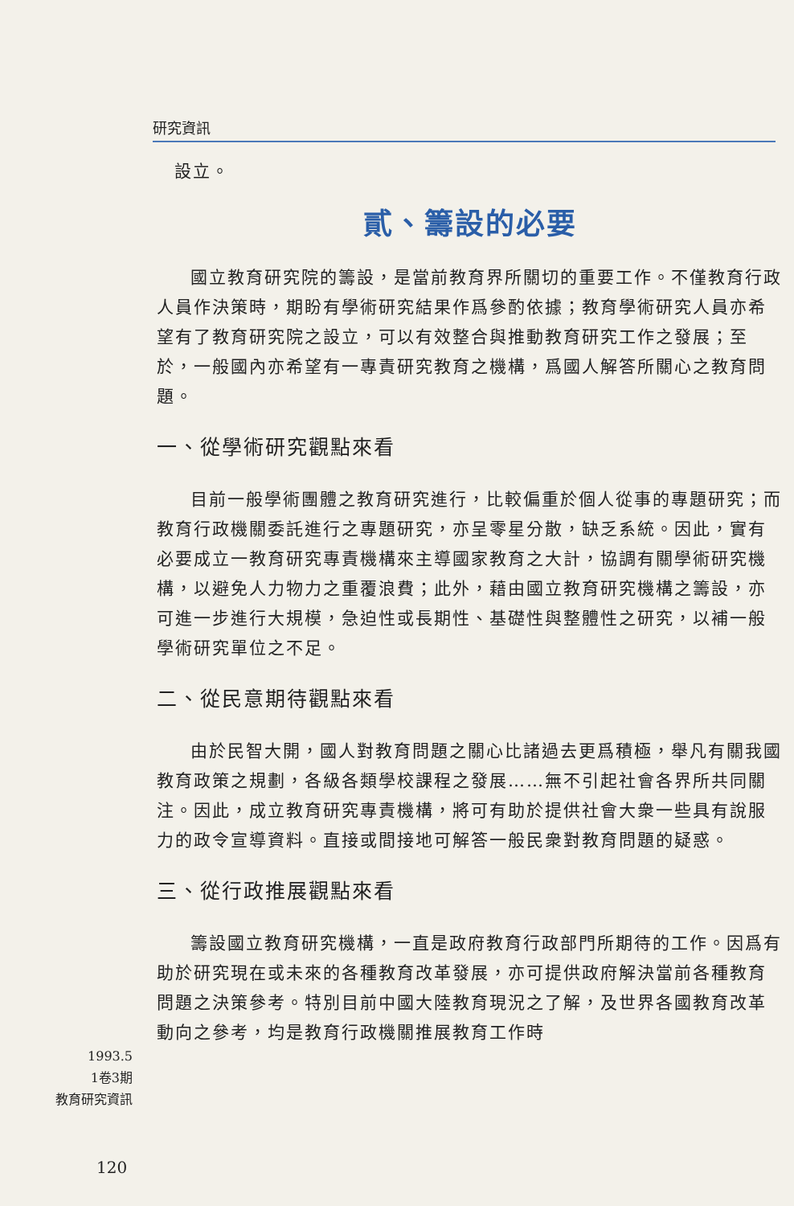研究資訊
設立。
貳、籌設的必要
國立教育研究院的籌設，是當前教育界所關切的重要工作。不僅教育行政人員作決策時，期盼有學術研究結果作爲參酌依據；教育學術研究人員亦希望有了教育研究院之設立，可以有效整合與推動教育研究工作之發展；至於，一般國內亦希望有一專責研究教育之機構，爲國人解答所關心之教育問題。
一、從學術研究觀點來看
目前一般學術團體之教育研究進行，比較偏重於個人從事的專題研究；而教育行政機關委託進行之專題研究，亦呈零星分散，缺乏系統。因此，實有必要成立一教育研究專責機構來主導國家教育之大計，協調有關學術研究機構，以避免人力物力之重覆浪費；此外，藉由國立教育研究機構之籌設，亦可進一步進行大規模，急迫性或長期性、基礎性與整體性之研究，以補一般學術研究單位之不足。
二、從民意期待觀點來看
由於民智大開，國人對教育問題之關心比諸過去更爲積極，舉凡有關我國教育政策之規劃，各級各類學校課程之發展……無不引起社會各界所共同關注。因此，成立教育研究專責機構，將可有助於提供社會大衆一些具有說服力的政令宣導資料。直接或間接地可解答一般民衆對教育問題的疑惑。
三、從行政推展觀點來看
籌設國立教育研究機構，一直是政府教育行政部門所期待的工作。因爲有助於研究現在或未來的各種教育改革發展，亦可提供政府解決當前各種教育問題之決策參考。特別目前中國大陸教育現況之了解，及世界各國教育改革動向之參考，均是教育行政機關推展教育工作時
1993.5
1卷3期
教育研究資訊
120